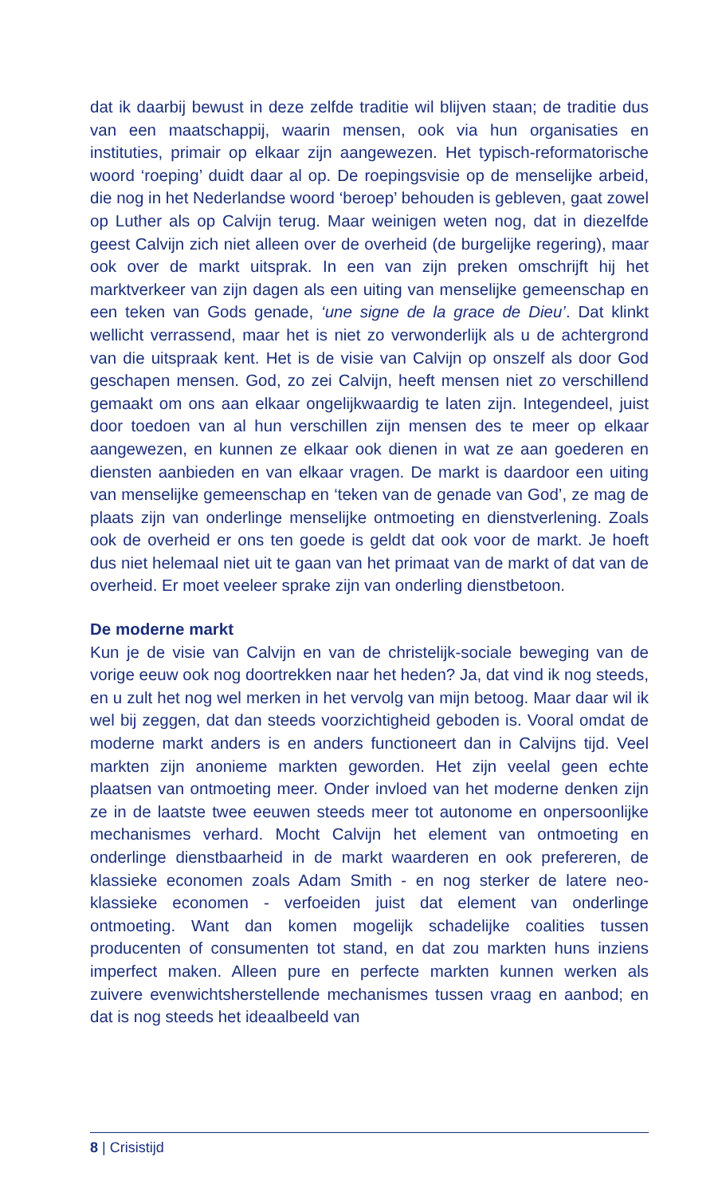dat ik daarbij bewust in deze zelfde traditie wil blijven staan; de traditie dus van een maatschappij, waarin mensen, ook via hun organisaties en instituties, primair op elkaar zijn aangewezen. Het typisch-reformatorische woord ‘roeping’ duidt daar al op. De roepingsvisie op de menselijke arbeid, die nog in het Nederlandse woord ‘beroep’ behouden is gebleven, gaat zowel op Luther als op Calvijn terug. Maar weinigen weten nog, dat in diezelfde geest Calvijn zich niet alleen over de overheid (de burgelijke regering), maar ook over de markt uitsprak. In een van zijn preken omschrijft hij het marktverkeer van zijn dagen als een uiting van menselijke gemeenschap en een teken van Gods genade, ‘une signe de la grace de Dieu’. Dat klinkt wellicht verrassend, maar het is niet zo verwonderlijk als u de achtergrond van die uitspraak kent. Het is de visie van Calvijn op onszelf als door God geschapen mensen. God, zo zei Calvijn, heeft mensen niet zo verschillend gemaakt om ons aan elkaar ongelijkwaardig te laten zijn. Integendeel, juist door toedoen van al hun verschillen zijn mensen des te meer op elkaar aangewezen, en kunnen ze elkaar ook dienen in wat ze aan goederen en diensten aanbieden en van elkaar vragen. De markt is daardoor een uiting van menselijke gemeenschap en ‘teken van de genade van God’, ze mag de plaats zijn van onderlinge menselijke ontmoeting en dienstverlening. Zoals ook de overheid er ons ten goede is geldt dat ook voor de markt. Je hoeft dus niet helemaal niet uit te gaan van het primaat van de markt of dat van de overheid. Er moet veeleer sprake zijn van onderling dienstbetoon.
De moderne markt
Kun je de visie van Calvijn en van de christelijk-sociale beweging van de vorige eeuw ook nog doortrekken naar het heden? Ja, dat vind ik nog steeds, en u zult het nog wel merken in het vervolg van mijn betoog. Maar daar wil ik wel bij zeggen, dat dan steeds voorzichtigheid geboden is. Vooral omdat de moderne markt anders is en anders functioneert dan in Calvijns tijd. Veel markten zijn anonieme markten geworden. Het zijn veelal geen echte plaatsen van ontmoeting meer. Onder invloed van het moderne denken zijn ze in de laatste twee eeuwen steeds meer tot autonome en onpersoonlijke mechanismes verhard. Mocht Calvijn het element van ontmoeting en onderlinge dienstbaarheid in de markt waarderen en ook prefereren, de klassieke economen zoals Adam Smith - en nog sterker de latere neo-klassieke economen - verfoeiden juist dat element van onderlinge ontmoeting. Want dan komen mogelijk schadelijke coalities tussen producenten of consumenten tot stand, en dat zou markten huns inziens imperfect maken. Alleen pure en perfecte markten kunnen werken als zuivere evenwichtsherstellende mechanismes tussen vraag en aanbod; en dat is nog steeds het ideaalbeeld van
8 | Crisistijd